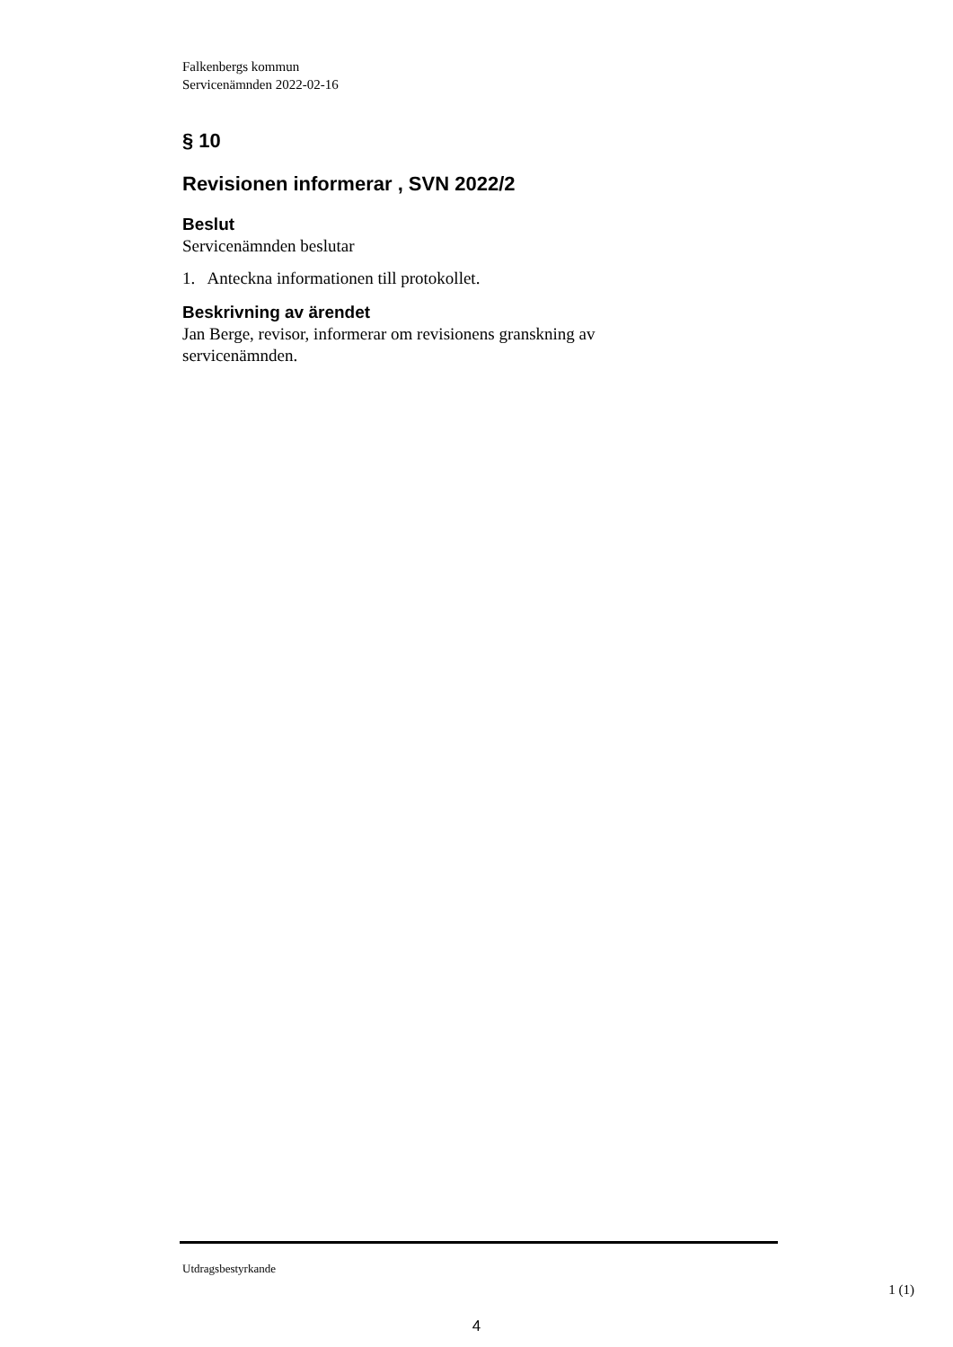Falkenbergs kommun
Servicenämnden 2022-02-16
§ 10
Revisionen informerar , SVN 2022/2
Beslut
Servicenämnden beslutar
1. Anteckna informationen till protokollet.
Beskrivning av ärendet
Jan Berge, revisor, informerar om revisionens granskning av servicenämnden.
Utdragsbestyrkande
1 (1)
4